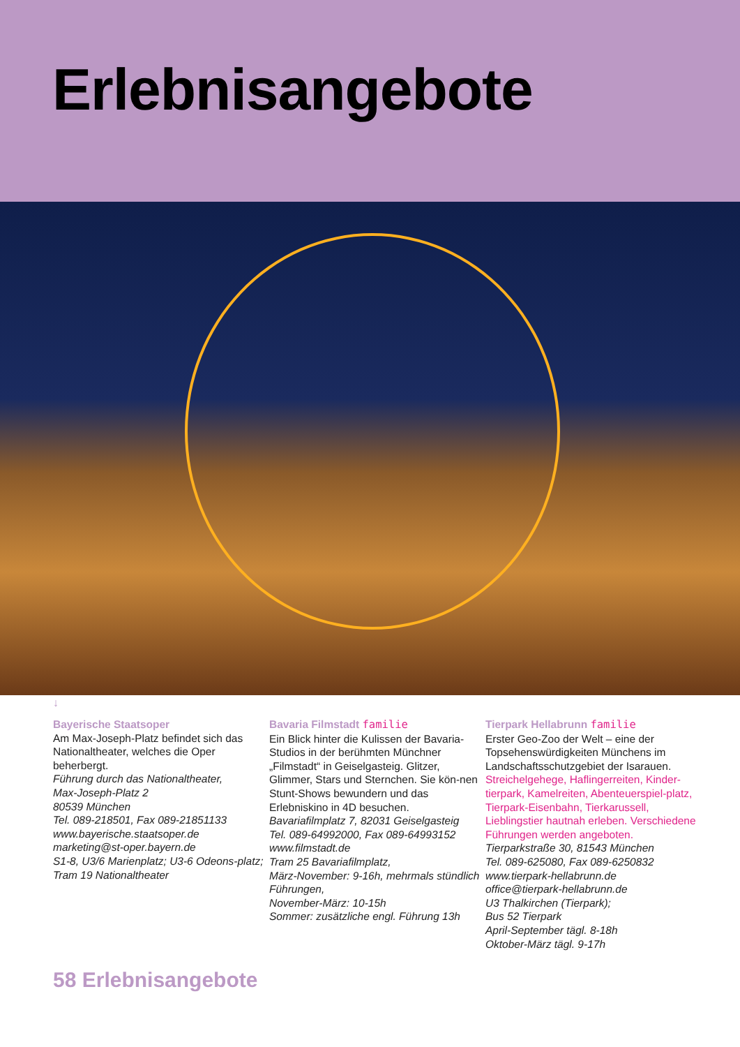Erlebnisangebote
↓
Bayerische Staatsoper
Am Max-Joseph-Platz befindet sich das Nationaltheater, welches die Oper beherbergt.
Führung durch das Nationaltheater,
Max-Joseph-Platz 2
80539 München
Tel. 089-218501, Fax 089-21851133
www.bayerische.staatsoper.de
marketing@st-oper.bayern.de
S1-8, U3/6 Marienplatz; U3-6 Odeons-platz; Tram 19 Nationaltheater
Bavaria Filmstadt familie
Ein Blick hinter die Kulissen der Bavaria-Studios in der berühmten Münchner „Filmstadt“ in Geiselgasteig. Glitzer, Glimmer, Stars und Sternchen. Sie kön-nen Stunt-Shows bewundern und das Erlebniskino in 4D besuchen.
Bavariafilmplatz 7, 82031 Geiselgasteig
Tel. 089-64992000, Fax 089-64993152
www.filmstadt.de
Tram 25 Bavariafilmplatz,
März-November: 9-16h, mehrmals stündlich Führungen,
November-März: 10-15h
Sommer: zusätzliche engl. Führung 13h
Tierpark Hellabrunn familie
Erster Geo-Zoo der Welt – eine der Topsehenswürdigkeiten Münchens im Landschaftsschutzgebiet der Isarauen.
Streichelgehege, Haflingerreiten, Kinder-tierpark, Kamelreiten, Abenteuerspiel-platz, Tierpark-Eisenbahn, Tierkarussell, Lieblingstier hautnah erleben. Verschiedene Führungen werden angeboten.
Tierparkstraße 30, 81543 München
Tel. 089-625080, Fax 089-6250832
www.tierpark-hellabrunn.de
office@tierpark-hellabrunn.de
U3 Thalkirchen (Tierpark);
Bus 52 Tierpark
April-September tägl. 8-18h
Oktober-März tägl. 9-17h
58 Erlebnisangebote